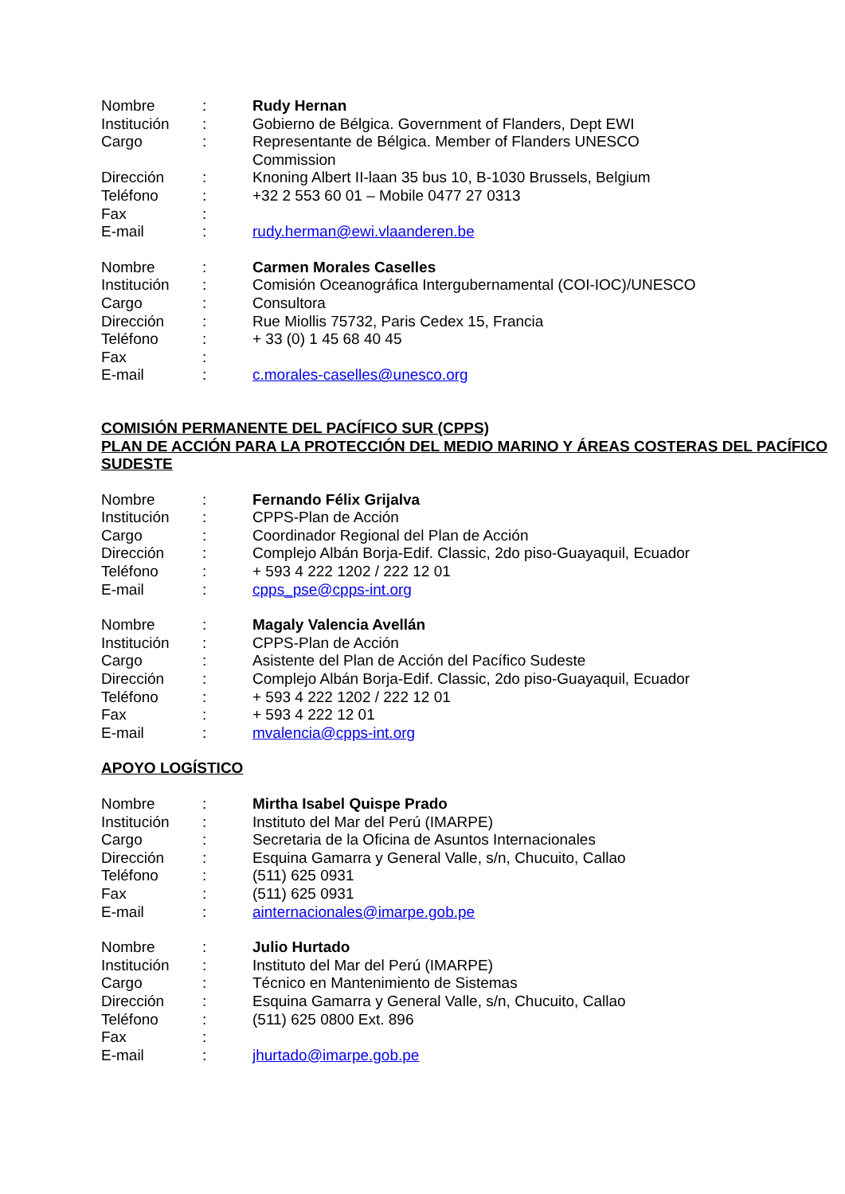Nombre : Rudy Hernan
Institución : Gobierno de Bélgica. Government of Flanders, Dept EWI
Cargo : Representante de Bélgica. Member of Flanders UNESCO Commission
Dirección : Knoning Albert II-laan 35 bus 10, B-1030 Brussels, Belgium
Teléfono : +32 2 553 60 01 – Mobile 0477 27 0313
Fax :
E-mail : rudy.herman@ewi.vlaanderen.be
Nombre : Carmen Morales Caselles
Institución : Comisión Oceanográfica Intergubernamental (COI-IOC)/UNESCO
Cargo : Consultora
Dirección : Rue Miollis 75732, Paris Cedex 15, Francia
Teléfono : + 33 (0) 1 45 68 40 45
Fax :
E-mail : c.morales-caselles@unesco.org
COMISIÓN PERMANENTE DEL PACÍFICO SUR (CPPS)
PLAN DE ACCIÓN PARA LA PROTECCIÓN DEL MEDIO MARINO Y ÁREAS COSTERAS DEL PACÍFICO SUDESTE
Nombre : Fernando Félix Grijalva
Institución : CPPS-Plan de Acción
Cargo : Coordinador Regional del Plan de Acción
Dirección : Complejo Albán Borja-Edif. Classic, 2do piso-Guayaquil, Ecuador
Teléfono : + 593 4 222 1202 / 222 12 01
E-mail : cpps_pse@cpps-int.org
Nombre : Magaly Valencia Avellán
Institución : CPPS-Plan de Acción
Cargo : Asistente del Plan de Acción del Pacífico Sudeste
Dirección : Complejo Albán Borja-Edif. Classic, 2do piso-Guayaquil, Ecuador
Teléfono : + 593 4 222 1202 / 222 12 01
Fax : + 593 4 222 12 01
E-mail : mvalencia@cpps-int.org
APOYO LOGÍSTICO
Nombre : Mirtha Isabel Quispe Prado
Institución : Instituto del Mar del Perú (IMARPE)
Cargo : Secretaria de la Oficina de Asuntos Internacionales
Dirección : Esquina Gamarra y General Valle, s/n, Chucuito, Callao
Teléfono : (511) 625 0931
Fax : (511) 625 0931
E-mail : ainternacionales@imarpe.gob.pe
Nombre : Julio Hurtado
Institución : Instituto del Mar del Perú (IMARPE)
Cargo : Técnico en Mantenimiento de Sistemas
Dirección : Esquina Gamarra y General Valle, s/n, Chucuito, Callao
Teléfono : (511) 625 0800 Ext. 896
Fax :
E-mail : jhurtado@imarpe.gob.pe